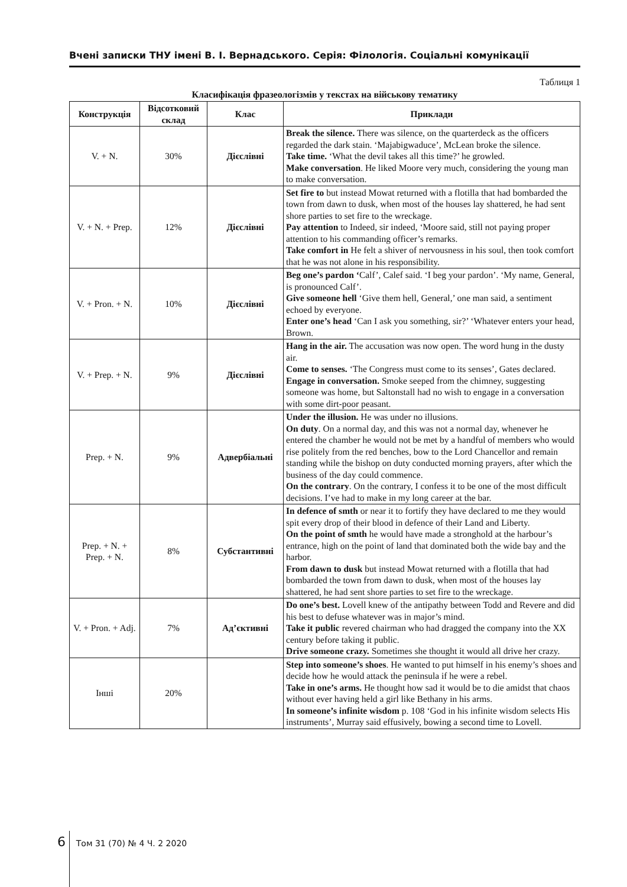Вчені записки ТНУ імені В. І. Вернадського. Серія: Філологія. Соціальні комунікації
Таблиця 1
Класифікація фразеологізмів у текстах на військову тематику
| Конструкція | Відсотковий склад | Клас | Приклади |
| --- | --- | --- | --- |
| V. + N. | 30% | Дієслівні | Break the silence. There was silence, on the quarterdeck as the officers regarded the dark stain. ‘Majabigwaduce’, McLean broke the silence. Take time. ‘What the devil takes all this time?’ he growled. Make conversation . He liked Moore very much, considering the young man to make conversation. |
| V. + N. + Prep. | 12% | Дієслівні | Set fire to but instead Mowat returned with a flotilla that had bombarded the town from dawn to dusk, when most of the houses lay shattered, he had sent shore parties to set fire to the wreckage. Pay attention to Indeed, sir indeed, ‘Moore said, still not paying proper attention to his commanding officer’s remarks. Take comfort in He felt a shiver of nervousness in his soul, then took comfort that he was not alone in his responsibility. |
| V. + Pron. + N. | 10% | Дієслівні | Beg one’s pardon ‘ Calf’, Calef said. ‘I beg your pardon’. ‘My name, General, is pronounced Calf’. Give someone hell ‘Give them hell, General,’ one man said, a sentiment echoed by everyone. Enter one’s head ‘Can I ask you something, sir?’ ‘Whatever enters your head, Brown. |
| V. + Prep. + N. | 9% | Дієслівні | Hang in the air. The accusation was now open. The word hung in the dusty air. Come to senses. ‘The Congress must come to its senses’, Gates declared. Engage in conversation. Smoke seeped from the chimney, suggesting someone was home, but Saltonstall had no wish to engage in a conversation with some dirt-poor peasant. |
| Prep. + N. | 9% | Адвербіальні | Under the illusion. He was under no illusions. On duty . On a normal day, and this was not a normal day, whenever he entered the chamber he would not be met by a handful of members who would rise politely from the red benches, bow to the Lord Chancellor and remain standing while the bishop on duty conducted morning prayers, after which the business of the day could commence. On the contrary . On the contrary, I confess it to be one of the most difficult decisions. I’ve had to make in my long career at the bar. |
| Prep. + N. + Prep. + N. | 8% | Субстантивні | In defence of smth or near it to fortify they have declared to me they would spit every drop of their blood in defence of their Land and Liberty. On the point of smth he would have made a stronghold at the harbour’s entrance, high on the point of land that dominated both the wide bay and the harbor. From dawn to dusk but instead Mowat returned with a flotilla that had bombarded the town from dawn to dusk, when most of the houses lay shattered, he had sent shore parties to set fire to the wreckage. |
| V. + Pron. + Adj. | 7% | Ад’єктивні | Do one’s best. Lovell knew of the antipathy between Todd and Revere and did his best to defuse whatever was in major’s mind. Take it public revered chairman who had dragged the company into the XX century before taking it public. Drive someone crazy. Sometimes she thought it would all drive her crazy. |
| Інші | 20% | | Step into someone’s shoes . He wanted to put himself in his enemy’s shoes and decide how he would attack the peninsula if he were a rebel. Take in one’s arms. He thought how sad it would be to die amidst that chaos without ever having held a girl like Bethany in his arms. In someone’s infinite wisdom p. 108 ‘God in his infinite wisdom selects His instruments’, Murray said effusively, bowing a second time to Lovell. |
6 Том 31 (70) № 4 Ч. 2 2020